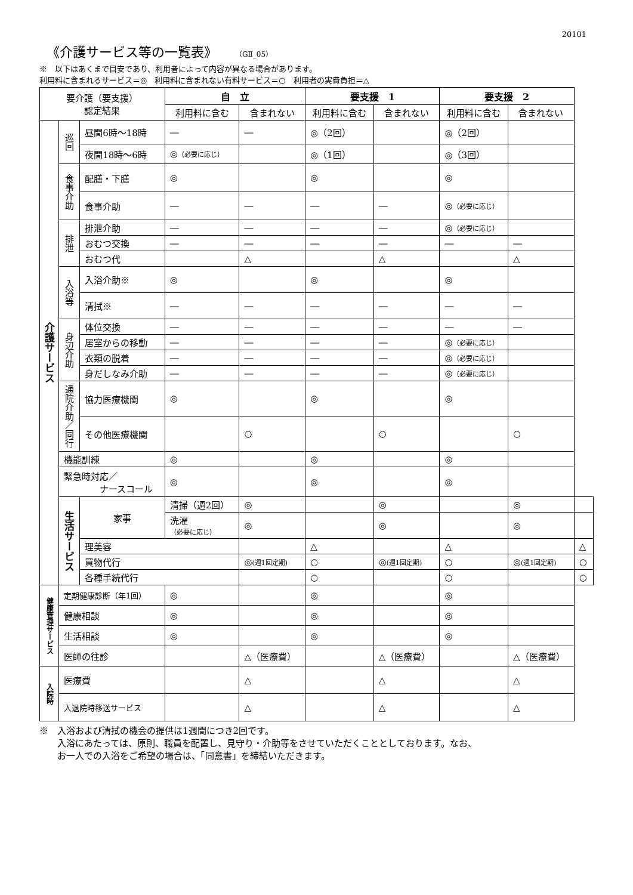20101
《介護サービス等の一覧表》 （GⅡ_05）
※　以下はあくまで目安であり、利用者によって内容が異なる場合があります。
利用料に含まれるサービス＝◎　利用料に含まれない有料サービス＝○　利用者の実費負担＝△
| 要介護（要支援） 認定結果 | | | 自 立 | | 要支援 1 | | 要支援 2 | | |
| --- | --- | --- | --- | --- | --- | --- | --- | --- | --- |
| | | | 利用料に含む | 含まれない | 利用料に含む | 含まれない | 利用料に含む | 含まれない | |
| 介護サービス | 巡回 | 昼間6時～18時 | ― | ― | ◎（2回） | | ◎（2回） | | |
| | | 夜間18時～6時 | ◎ （必要に応じ） | | ◎（1回） | | ◎（3回） | | |
| | 食事介助 | 配膳・下膳 | ◎ | | ◎ | | ◎ | | |
| | | 食事介助 | ― | ― | ― | ― | ◎ （必要に応じ） | | |
| | 排泄 | 排泄介助 | ― | ― | ― | ― | ◎ （必要に応じ） | | |
| | | おむつ交換 | ― | ― | ― | ― | ― | ― | |
| | | おむつ代 | | △ | | △ | | △ | |
| | 入浴等 | 入浴介助※ | ◎ | | ◎ | | ◎ | | |
| | | 清拭※ | ― | ― | ― | ― | ― | ― | |
| | 身辺介助 | 体位交換 | ― | ― | ― | ― | ― | ― | |
| | | 居室からの移動 | ― | ― | ― | ― | ◎ （必要に応じ） | | |
| | | 衣類の脱着 | ― | ― | ― | ― | ◎ （必要に応じ） | | |
| | | 身だしなみ介助 | ― | ― | ― | ― | ◎ （必要に応じ） | | |
| | 通院介助／同行 | 協力医療機関 | ◎ | | ◎ | | ◎ | | |
| | | その他医療機関 | | ○ | | ○ | | ○ | |
| | 機能訓練 | | ◎ | | ◎ | | ◎ | | |
| | 緊急時対応／ ナースコール | | ◎ | | ◎ | | ◎ | | |
| | 生活サービス | 家事 | 清掃（週2回） | ◎ | | ◎ | | ◎ | |
| | | | 洗濯 （必要に応じ） | ◎ | | ◎ | | ◎ | |
| | | 理美容 | | | △ | | △ | | △ |
| | | 買物代行 | | ◎ (週1回定期) | ○ | ◎ (週1回定期) | ○ | ◎ (週1回定期) | ○ |
| | | 各種手続代行 | | | ○ | | ○ | | ○ |
| 健康管理サービス | 定期健康診断（年1回） | | ◎ | | ◎ | | ◎ | | |
| | 健康相談 | | ◎ | | ◎ | | ◎ | | |
| | 生活相談 | | ◎ | | ◎ | | ◎ | | |
| | 医師の往診 | | | △（医療費） | | △（医療費） | | △（医療費） | |
| 入院時 | 医療費 | | | △ | | △ | | △ | |
| | 入退院時移送サービス | | | △ | | △ | | △ | |
※　入浴および清拭の機会の提供は1週間につき2回です。
　　入浴にあたっては、原則、職員を配置し、見守り・介助等をさせていただくこととしております。なお、
　　お一人での入浴をご希望の場合は、「同意書」を締結いただきます。